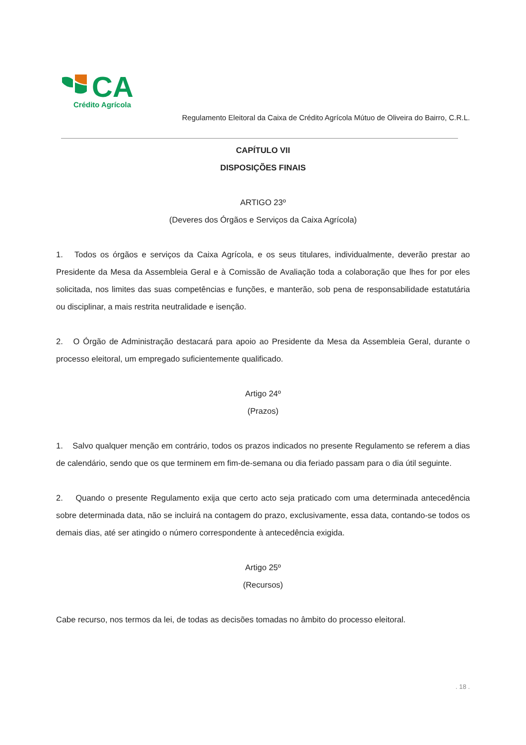CA
Crédito Agrícola
Regulamento Eleitoral da Caixa de Crédito Agrícola Mútuo de Oliveira do Bairro, C.R.L.
CAPÍTULO VII
DISPOSIÇÕES FINAIS
ARTIGO 23º
(Deveres dos Órgãos e Serviços da Caixa Agrícola)
1. Todos os órgãos e serviços da Caixa Agrícola, e os seus titulares, individualmente, deverão prestar ao Presidente da Mesa da Assembleia Geral e à Comissão de Avaliação toda a colaboração que lhes for por eles solicitada, nos limites das suas competências e funções, e manterão, sob pena de responsabilidade estatutária ou disciplinar, a mais restrita neutralidade e isenção.
2. O Órgão de Administração destacará para apoio ao Presidente da Mesa da Assembleia Geral, durante o processo eleitoral, um empregado suficientemente qualificado.
Artigo 24º
(Prazos)
1. Salvo qualquer menção em contrário, todos os prazos indicados no presente Regulamento se referem a dias de calendário, sendo que os que terminem em fim-de-semana ou dia feriado passam para o dia útil seguinte.
2. Quando o presente Regulamento exija que certo acto seja praticado com uma determinada antecedência sobre determinada data, não se incluirá na contagem do prazo, exclusivamente, essa data, contando-se todos os demais dias, até ser atingido o número correspondente à antecedência exigida.
Artigo 25º
(Recursos)
Cabe recurso, nos termos da lei, de todas as decisões tomadas no âmbito do processo eleitoral.
. 18 .